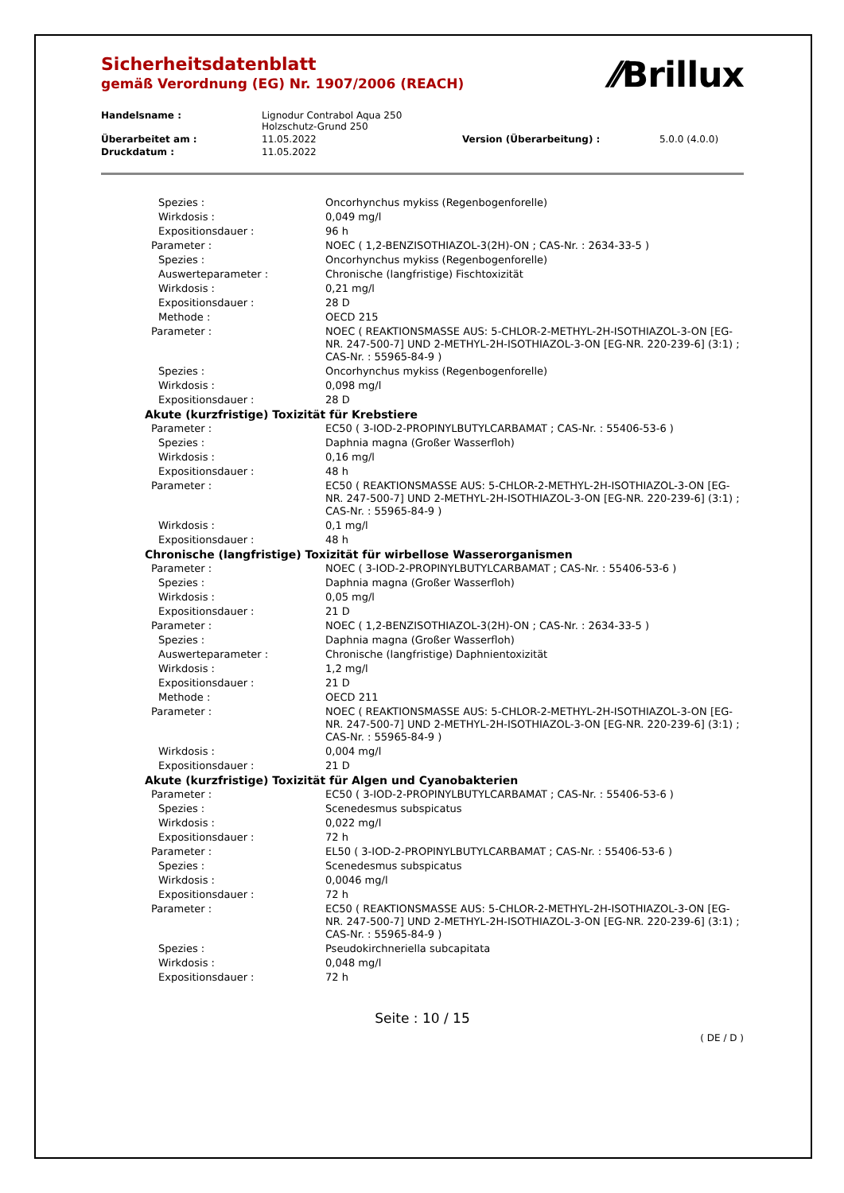Sicherheitsdatenblatt
gemäß Verordnung (EG) Nr. 1907/2006 (REACH)
⁄⁄Brillux
| Handelsname : | Lignodur Contrabol Aqua 250 Holzschutz-Grund 250 | | |
| Überarbeitet am : | 11.05.2022 | Version (Überarbeitung) : | 5.0.0 (4.0.0) |
| Druckdatum : | 11.05.2022 | | |
| Spezies : | Oncorhynchus mykiss (Regenbogenforelle) |
| Wirkdosis : | 0,049 mg/l |
| Expositionsdauer : | 96 h |
| Parameter : | NOEC ( 1,2-BENZISOTHIAZOL-3(2H)-ON ; CAS-Nr. : 2634-33-5 ) |
| Spezies : | Oncorhynchus mykiss (Regenbogenforelle) |
| Auswerteparameter : | Chronische (langfristige) Fischtoxizität |
| Wirkdosis : | 0,21 mg/l |
| Expositionsdauer : | 28 D |
| Methode : | OECD 215 |
| Parameter : | NOEC ( REAKTIONSMASSE AUS: 5-CHLOR-2-METHYL-2H-ISOTHIAZOL-3-ON [EG-NR. 247-500-7] UND 2-METHYL-2H-ISOTHIAZOL-3-ON [EG-NR. 220-239-6] (3:1) ; CAS-Nr. : 55965-84-9 ) |
| Spezies : | Oncorhynchus mykiss (Regenbogenforelle) |
| Wirkdosis : | 0,098 mg/l |
| Expositionsdauer : | 28 D |
| Akute (kurzfristige) Toxizität für Krebstiere | |
| Parameter : | EC50 ( 3-IOD-2-PROPINYLBUTYLCARBAMAT ; CAS-Nr. : 55406-53-6 ) |
| Spezies : | Daphnia magna (Großer Wasserfloh) |
| Wirkdosis : | 0,16 mg/l |
| Expositionsdauer : | 48 h |
| Parameter : | EC50 ( REAKTIONSMASSE AUS: 5-CHLOR-2-METHYL-2H-ISOTHIAZOL-3-ON [EG-NR. 247-500-7] UND 2-METHYL-2H-ISOTHIAZOL-3-ON [EG-NR. 220-239-6] (3:1) ; CAS-Nr. : 55965-84-9 ) |
| Wirkdosis : | 0,1 mg/l |
| Expositionsdauer : | 48 h |
| Chronische (langfristige) Toxizität für wirbellose Wasserorganismen | |
| Parameter : | NOEC ( 3-IOD-2-PROPINYLBUTYLCARBAMAT ; CAS-Nr. : 55406-53-6 ) |
| Spezies : | Daphnia magna (Großer Wasserfloh) |
| Wirkdosis : | 0,05 mg/l |
| Expositionsdauer : | 21 D |
| Parameter : | NOEC ( 1,2-BENZISOTHIAZOL-3(2H)-ON ; CAS-Nr. : 2634-33-5 ) |
| Spezies : | Daphnia magna (Großer Wasserfloh) |
| Auswerteparameter : | Chronische (langfristige) Daphnientoxizität |
| Wirkdosis : | 1,2 mg/l |
| Expositionsdauer : | 21 D |
| Methode : | OECD 211 |
| Parameter : | NOEC ( REAKTIONSMASSE AUS: 5-CHLOR-2-METHYL-2H-ISOTHIAZOL-3-ON [EG-NR. 247-500-7] UND 2-METHYL-2H-ISOTHIAZOL-3-ON [EG-NR. 220-239-6] (3:1) ; CAS-Nr. : 55965-84-9 ) |
| Wirkdosis : | 0,004 mg/l |
| Expositionsdauer : | 21 D |
| Akute (kurzfristige) Toxizität für Algen und Cyanobakterien | |
| Parameter : | EC50 ( 3-IOD-2-PROPINYLBUTYLCARBAMAT ; CAS-Nr. : 55406-53-6 ) |
| Spezies : | Scenedesmus subspicatus |
| Wirkdosis : | 0,022 mg/l |
| Expositionsdauer : | 72 h |
| Parameter : | EL50 ( 3-IOD-2-PROPINYLBUTYLCARBAMAT ; CAS-Nr. : 55406-53-6 ) |
| Spezies : | Scenedesmus subspicatus |
| Wirkdosis : | 0,0046 mg/l |
| Expositionsdauer : | 72 h |
| Parameter : | EC50 ( REAKTIONSMASSE AUS: 5-CHLOR-2-METHYL-2H-ISOTHIAZOL-3-ON [EG-NR. 247-500-7] UND 2-METHYL-2H-ISOTHIAZOL-3-ON [EG-NR. 220-239-6] (3:1) ; CAS-Nr. : 55965-84-9 ) |
| Spezies : | Pseudokirchneriella subcapitata |
| Wirkdosis : | 0,048 mg/l |
| Expositionsdauer : | 72 h |
Seite : 10 / 15
( DE / D )